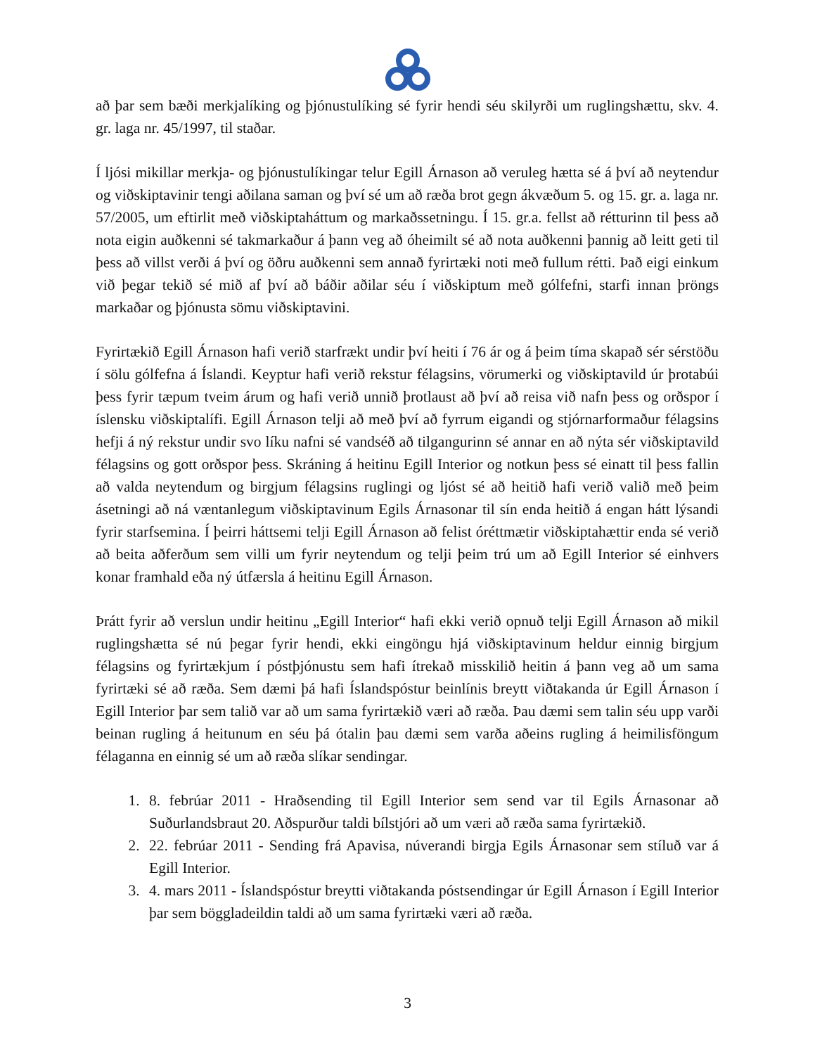að þar sem bæði merkjalíking og þjónustulíking sé fyrir hendi séu skilyrði um ruglingshættu, skv. 4. gr. laga nr. 45/1997, til staðar.
Í ljósi mikillar merkja- og þjónustulíkingar telur Egill Árnason að veruleg hætta sé á því að neytendur og viðskiptavinir tengi aðilana saman og því sé um að ræða brot gegn ákvæðum 5. og 15. gr. a. laga nr. 57/2005, um eftirlit með viðskiptaháttum og markaðssetningu. Í 15. gr.a. fellst að rétturinn til þess að nota eigin auðkenni sé takmarkaður á þann veg að óheimilt sé að nota auðkenni þannig að leitt geti til þess að villst verði á því og öðru auðkenni sem annað fyrirtæki noti með fullum rétti. Það eigi einkum við þegar tekið sé mið af því að báðir aðilar séu í viðskiptum með gólfefni, starfi innan þröngs markaðar og þjónusta sömu viðskiptavini.
Fyrirtækið Egill Árnason hafi verið starfrækt undir því heiti í 76 ár og á þeim tíma skapað sér sérstöðu í sölu gólfefna á Íslandi. Keyptur hafi verið rekstur félagsins, vörumerki og viðskiptavild úr þrotabúi þess fyrir tæpum tveim árum og hafi verið unnið þrotlaust að því að reisa við nafn þess og orðspor í íslensku viðskiptalífi. Egill Árnason telji að með því að fyrrum eigandi og stjórnarformaður félagsins hefji á ný rekstur undir svo líku nafni sé vandséð að tilgangurinn sé annar en að nýta sér viðskiptavild félagsins og gott orðspor þess. Skráning á heitinu Egill Interior og notkun þess sé einatt til þess fallin að valda neytendum og birgjum félagsins ruglingi og ljóst sé að heitið hafi verið valið með þeim ásetningi að ná væntanlegum viðskiptavinum Egils Árnasonar til sín enda heitið á engan hátt lýsandi fyrir starfsemina. Í þeirri háttsemi telji Egill Árnason að felist óréttmætir viðskiptahættir enda sé verið að beita aðferðum sem villi um fyrir neytendum og telji þeim trú um að Egill Interior sé einhvers konar framhald eða ný útfærsla á heitinu Egill Árnason.
Þrátt fyrir að verslun undir heitinu „Egill Interior“ hafi ekki verið opnuð telji Egill Árnason að mikil ruglingshætta sé nú þegar fyrir hendi, ekki eingöngu hjá viðskiptavinum heldur einnig birgjum félagsins og fyrirtækjum í póstþjónustu sem hafi ítrekað misskilið heitin á þann veg að um sama fyrirtæki sé að ræða. Sem dæmi þá hafi Íslandspóstur beinlínis breytt viðtakanda úr Egill Árnason í Egill Interior þar sem talið var að um sama fyrirtækið væri að ræða. Þau dæmi sem talin séu upp varði beinan rugling á heitunum en séu þá ótalin þau dæmi sem varða aðeins rugling á heimilisföngum félaganna en einnig sé um að ræða slíkar sendingar.
1. 8. febrúar 2011 - Hraðsending til Egill Interior sem send var til Egils Árnasonar að Suðurlandsbraut 20. Aðspurður taldi bílstjóri að um væri að ræða sama fyrirtækið.
2. 22. febrúar 2011 - Sending frá Apavisa, núverandi birgja Egils Árnasonar sem stíluð var á Egill Interior.
3. 4. mars 2011 - Íslandspóstur breytti viðtakanda póstsendingar úr Egill Árnason í Egill Interior þar sem böggladeildin taldi að um sama fyrirtæki væri að ræða.
3